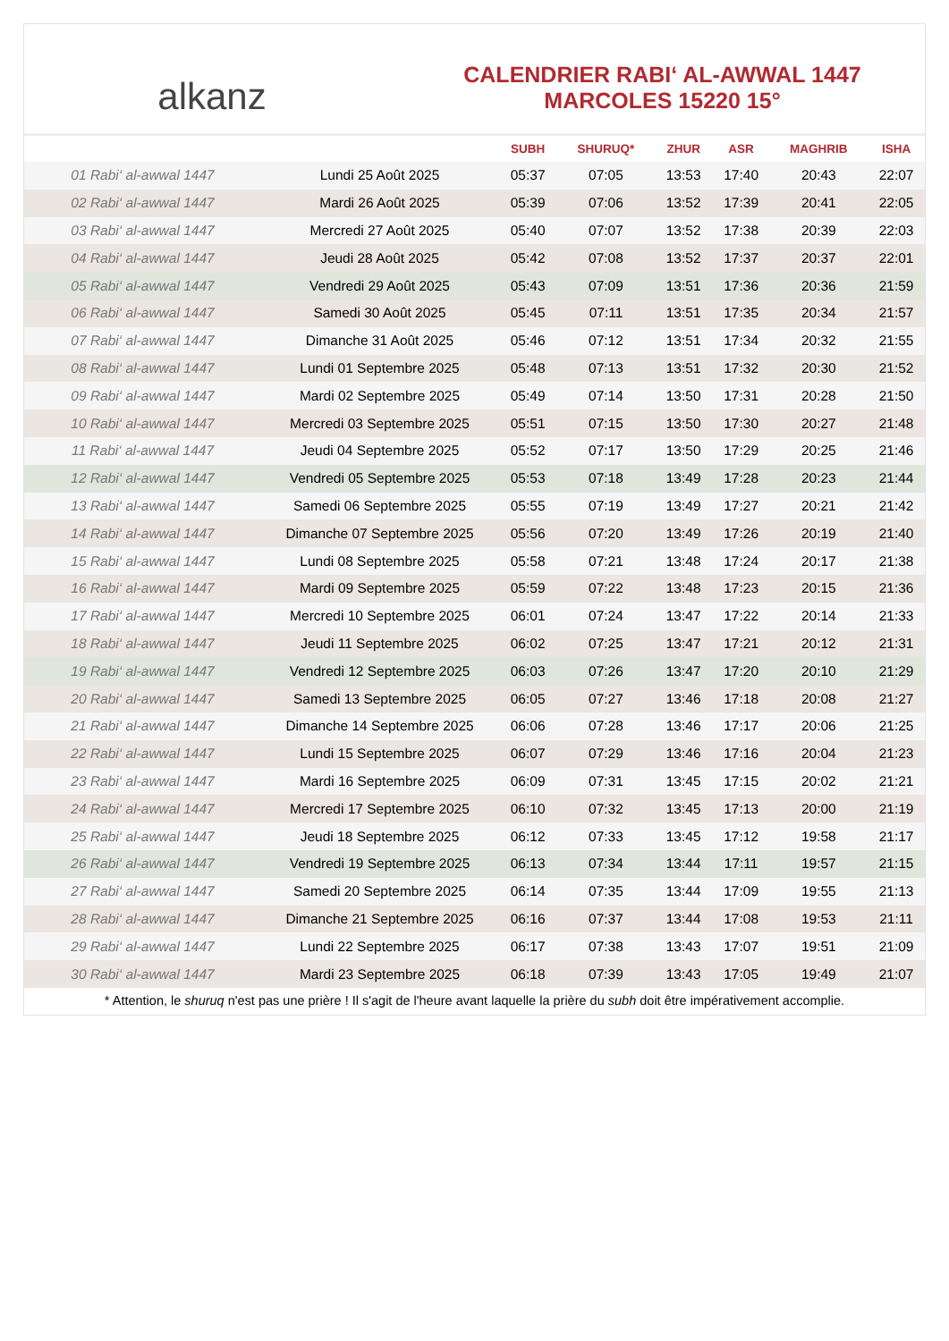alkanz
CALENDRIER RABI‘ AL-AWWAL 1447
MARCOLES 15220 15°
| | | SUBH | SHURUQ* | ZHUR | ASR | MAGHRIB | ISHA |
| --- | --- | --- | --- | --- | --- | --- | --- |
| 01 Rabi‘ al-awwal 1447 | Lundi 25 Août 2025 | 05:37 | 07:05 | 13:53 | 17:40 | 20:43 | 22:07 |
| 02 Rabi‘ al-awwal 1447 | Mardi 26 Août 2025 | 05:39 | 07:06 | 13:52 | 17:39 | 20:41 | 22:05 |
| 03 Rabi‘ al-awwal 1447 | Mercredi 27 Août 2025 | 05:40 | 07:07 | 13:52 | 17:38 | 20:39 | 22:03 |
| 04 Rabi‘ al-awwal 1447 | Jeudi 28 Août 2025 | 05:42 | 07:08 | 13:52 | 17:37 | 20:37 | 22:01 |
| 05 Rabi‘ al-awwal 1447 | Vendredi 29 Août 2025 | 05:43 | 07:09 | 13:51 | 17:36 | 20:36 | 21:59 |
| 06 Rabi‘ al-awwal 1447 | Samedi 30 Août 2025 | 05:45 | 07:11 | 13:51 | 17:35 | 20:34 | 21:57 |
| 07 Rabi‘ al-awwal 1447 | Dimanche 31 Août 2025 | 05:46 | 07:12 | 13:51 | 17:34 | 20:32 | 21:55 |
| 08 Rabi‘ al-awwal 1447 | Lundi 01 Septembre 2025 | 05:48 | 07:13 | 13:51 | 17:32 | 20:30 | 21:52 |
| 09 Rabi‘ al-awwal 1447 | Mardi 02 Septembre 2025 | 05:49 | 07:14 | 13:50 | 17:31 | 20:28 | 21:50 |
| 10 Rabi‘ al-awwal 1447 | Mercredi 03 Septembre 2025 | 05:51 | 07:15 | 13:50 | 17:30 | 20:27 | 21:48 |
| 11 Rabi‘ al-awwal 1447 | Jeudi 04 Septembre 2025 | 05:52 | 07:17 | 13:50 | 17:29 | 20:25 | 21:46 |
| 12 Rabi‘ al-awwal 1447 | Vendredi 05 Septembre 2025 | 05:53 | 07:18 | 13:49 | 17:28 | 20:23 | 21:44 |
| 13 Rabi‘ al-awwal 1447 | Samedi 06 Septembre 2025 | 05:55 | 07:19 | 13:49 | 17:27 | 20:21 | 21:42 |
| 14 Rabi‘ al-awwal 1447 | Dimanche 07 Septembre 2025 | 05:56 | 07:20 | 13:49 | 17:26 | 20:19 | 21:40 |
| 15 Rabi‘ al-awwal 1447 | Lundi 08 Septembre 2025 | 05:58 | 07:21 | 13:48 | 17:24 | 20:17 | 21:38 |
| 16 Rabi‘ al-awwal 1447 | Mardi 09 Septembre 2025 | 05:59 | 07:22 | 13:48 | 17:23 | 20:15 | 21:36 |
| 17 Rabi‘ al-awwal 1447 | Mercredi 10 Septembre 2025 | 06:01 | 07:24 | 13:47 | 17:22 | 20:14 | 21:33 |
| 18 Rabi‘ al-awwal 1447 | Jeudi 11 Septembre 2025 | 06:02 | 07:25 | 13:47 | 17:21 | 20:12 | 21:31 |
| 19 Rabi‘ al-awwal 1447 | Vendredi 12 Septembre 2025 | 06:03 | 07:26 | 13:47 | 17:20 | 20:10 | 21:29 |
| 20 Rabi‘ al-awwal 1447 | Samedi 13 Septembre 2025 | 06:05 | 07:27 | 13:46 | 17:18 | 20:08 | 21:27 |
| 21 Rabi‘ al-awwal 1447 | Dimanche 14 Septembre 2025 | 06:06 | 07:28 | 13:46 | 17:17 | 20:06 | 21:25 |
| 22 Rabi‘ al-awwal 1447 | Lundi 15 Septembre 2025 | 06:07 | 07:29 | 13:46 | 17:16 | 20:04 | 21:23 |
| 23 Rabi‘ al-awwal 1447 | Mardi 16 Septembre 2025 | 06:09 | 07:31 | 13:45 | 17:15 | 20:02 | 21:21 |
| 24 Rabi‘ al-awwal 1447 | Mercredi 17 Septembre 2025 | 06:10 | 07:32 | 13:45 | 17:13 | 20:00 | 21:19 |
| 25 Rabi‘ al-awwal 1447 | Jeudi 18 Septembre 2025 | 06:12 | 07:33 | 13:45 | 17:12 | 19:58 | 21:17 |
| 26 Rabi‘ al-awwal 1447 | Vendredi 19 Septembre 2025 | 06:13 | 07:34 | 13:44 | 17:11 | 19:57 | 21:15 |
| 27 Rabi‘ al-awwal 1447 | Samedi 20 Septembre 2025 | 06:14 | 07:35 | 13:44 | 17:09 | 19:55 | 21:13 |
| 28 Rabi‘ al-awwal 1447 | Dimanche 21 Septembre 2025 | 06:16 | 07:37 | 13:44 | 17:08 | 19:53 | 21:11 |
| 29 Rabi‘ al-awwal 1447 | Lundi 22 Septembre 2025 | 06:17 | 07:38 | 13:43 | 17:07 | 19:51 | 21:09 |
| 30 Rabi‘ al-awwal 1447 | Mardi 23 Septembre 2025 | 06:18 | 07:39 | 13:43 | 17:05 | 19:49 | 21:07 |
* Attention, le shuruq n'est pas une prière ! Il s'agit de l'heure avant laquelle la prière du subh doit être impérativement accomplie.